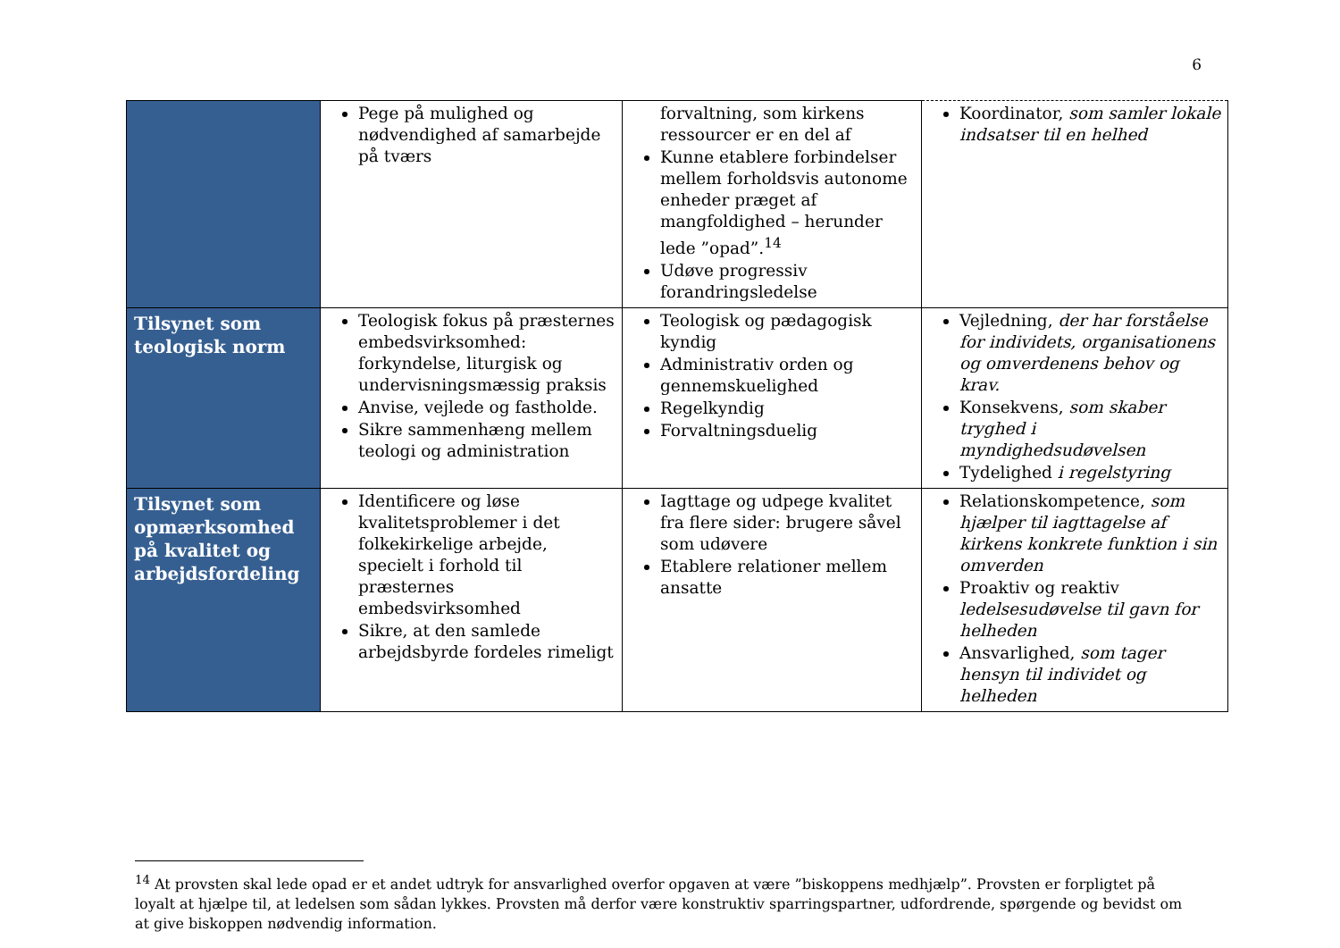6
| | Pege på mulighed og nødvendighed af samarbejde på tværs | forvaltning, som kirkens ressourcer er en del af Kunne etablere forbindelser mellem forholdsvis autonome enheder præget af mangfoldighed – herunder lede ”opad”.<sup>14</sup> Udøve progressiv forandringsledelse | Koordinator, som samler lokale indsatser til en helhed |
| Tilsynet som teologisk norm | Teologisk fokus på præsternes embedsvirksomhed: forkyndelse, liturgisk og undervisningsmæssig praksis Anvise, vejlede og fastholde. Sikre sammenhæng mellem teologi og administration | Teologisk og pædagogisk kyndig Administrativ orden og gennemskuelighed Regelkyndig Forvaltningsduelig | Vejledning, der har forståelse for individets, organisationens og omverdenens behov og krav. Konsekvens, som skaber tryghed i myndighedsudøvelsen Tydelighed i regelstyring |
| Tilsynet som opmærksomhed på kvalitet og arbejdsfordeling | Identificere og løse kvalitetsproblemer i det folkekirkelige arbejde, specielt i forhold til præsternes embedsvirksomhed Sikre, at den samlede arbejdsbyrde fordeles rimeligt | Iagttage og udpege kvalitet fra flere sider: brugere såvel som udøvere Etablere relationer mellem ansatte | Relationskompetence, som hjælper til iagttagelse af kirkens konkrete funktion i sin omverden Proaktiv og reaktiv ledelsesudøvelse til gavn for helheden Ansvarlighed, som tager hensyn til individet og helheden |
<sup>14</sup> At provsten skal lede opad er et andet udtryk for ansvarlighed overfor opgaven at være ”biskoppens medhjælp”. Provsten er forpligtet på loyalt at hjælpe til, at ledelsen som sådan lykkes. Provsten må derfor være konstruktiv sparringspartner, udfordrende, spørgende og bevidst om at give biskoppen nødvendig information.